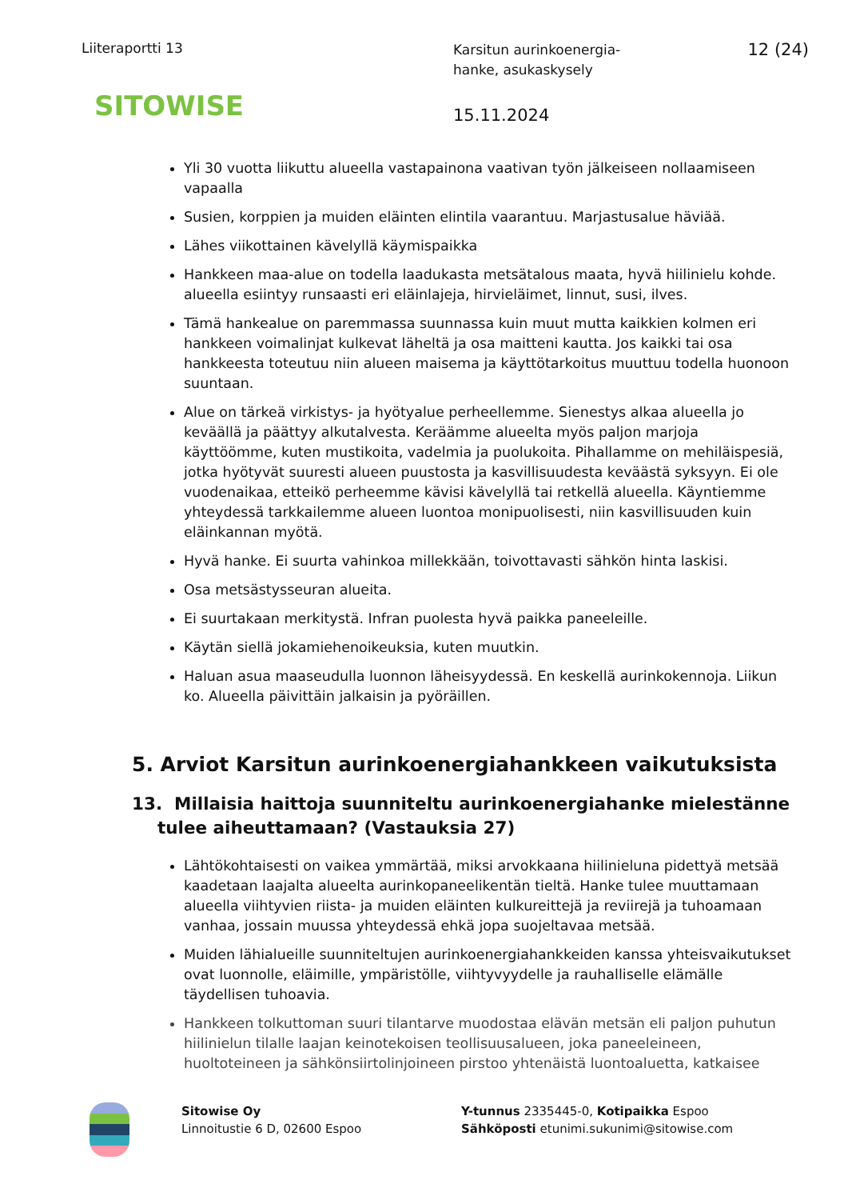Liiteraportti 13
Karsitun aurinkoenergia-
hanke, asukaskysely
12 (24)
SITOWISE 15.11.2024
Yli 30 vuotta liikuttu alueella vastapainona vaativan työn jälkeiseen nollaamiseen vapaalla
Susien, korppien ja muiden eläinten elintila vaarantuu. Marjastusalue häviää.
Lähes viikottainen kävelyllä käymispaikka
Hankkeen maa-alue on todella laadukasta metsätalous maata, hyvä hiilinielu kohde. alueella esiintyy runsaasti eri eläinlajeja, hirvieläimet, linnut, susi, ilves.
Tämä hankealue on paremmassa suunnassa kuin muut mutta kaikkien kolmen eri hankkeen voimalinjat kulkevat läheltä ja osa maitteni kautta. Jos kaikki tai osa hankkeesta toteutuu niin alueen maisema ja käyttötarkoitus muuttuu todella huonoon suuntaan.
Alue on tärkeä virkistys- ja hyötyalue perheellemme. Sienestys alkaa alueella jo keväällä ja päättyy alkutalvesta. Keräämme alueelta myös paljon marjoja käyttöömme, kuten mustikoita, vadelmia ja puolukoita. Pihallamme on mehiläispesiä, jotka hyötyvät suuresti alueen puustosta ja kasvillisuudesta keväästä syksyyn. Ei ole vuodenaikaa, etteikö perheemme kävisi kävelyllä tai retkellä alueella. Käyntiemme yhteydessä tarkkailemme alueen luontoa monipuolisesti, niin kasvillisuuden kuin eläinkannan myötä.
Hyvä hanke. Ei suurta vahinkoa millekkään, toivottavasti sähkön hinta laskisi.
Osa metsästysseuran alueita.
Ei suurtakaan merkitystä. Infran puolesta hyvä paikka paneeleille.
Käytän siellä jokamiehenoikeuksia, kuten muutkin.
Haluan asua maaseudulla luonnon läheisyydessä. En keskellä aurinkokennoja. Liikun ko. Alueella päivittäin jalkaisin ja pyöräillen.
5. Arviot Karsitun aurinkoenergiahankkeen vaikutuksista
13. Millaisia haittoja suunniteltu aurinkoenergiahanke mielestänne tulee aiheuttamaan? (Vastauksia 27)
Lähtökohtaisesti on vaikea ymmärtää, miksi arvokkaana hiilinieluna pidettyä metsää kaadetaan laajalta alueelta aurinkopaneelikentän tieltä. Hanke tulee muuttamaan alueella viihtyvien riista- ja muiden eläinten kulkureittejä ja reviirejä ja tuhoamaan vanhaa, jossain muussa yhteydessä ehkä jopa suojeltavaa metsää.
Muiden lähialueille suunniteltujen aurinkoenergiahankkeiden kanssa yhteisvaikutukset ovat luonnolle, eläimille, ympäristölle, viihtyvyydelle ja rauhalliselle elämälle täydellisen tuhoavia.
Hankkeen tolkuttoman suuri tilantarve muodostaa elävän metsän eli paljon puhutun hiilinielun tilalle laajan keinotekoisen teollisuusalueen, joka paneeleineen, huoltoteineen ja sähkönsiirtolinjoineen pirstoo yhtenäistä luontoaluetta, katkaisee
Sitowise Oy
Linnoitustie 6 D, 02600 Espoo
Y-tunnus 2335445-0, Kotipaikka Espoo
Sähköposti etunimi.sukunimi@sitowise.com